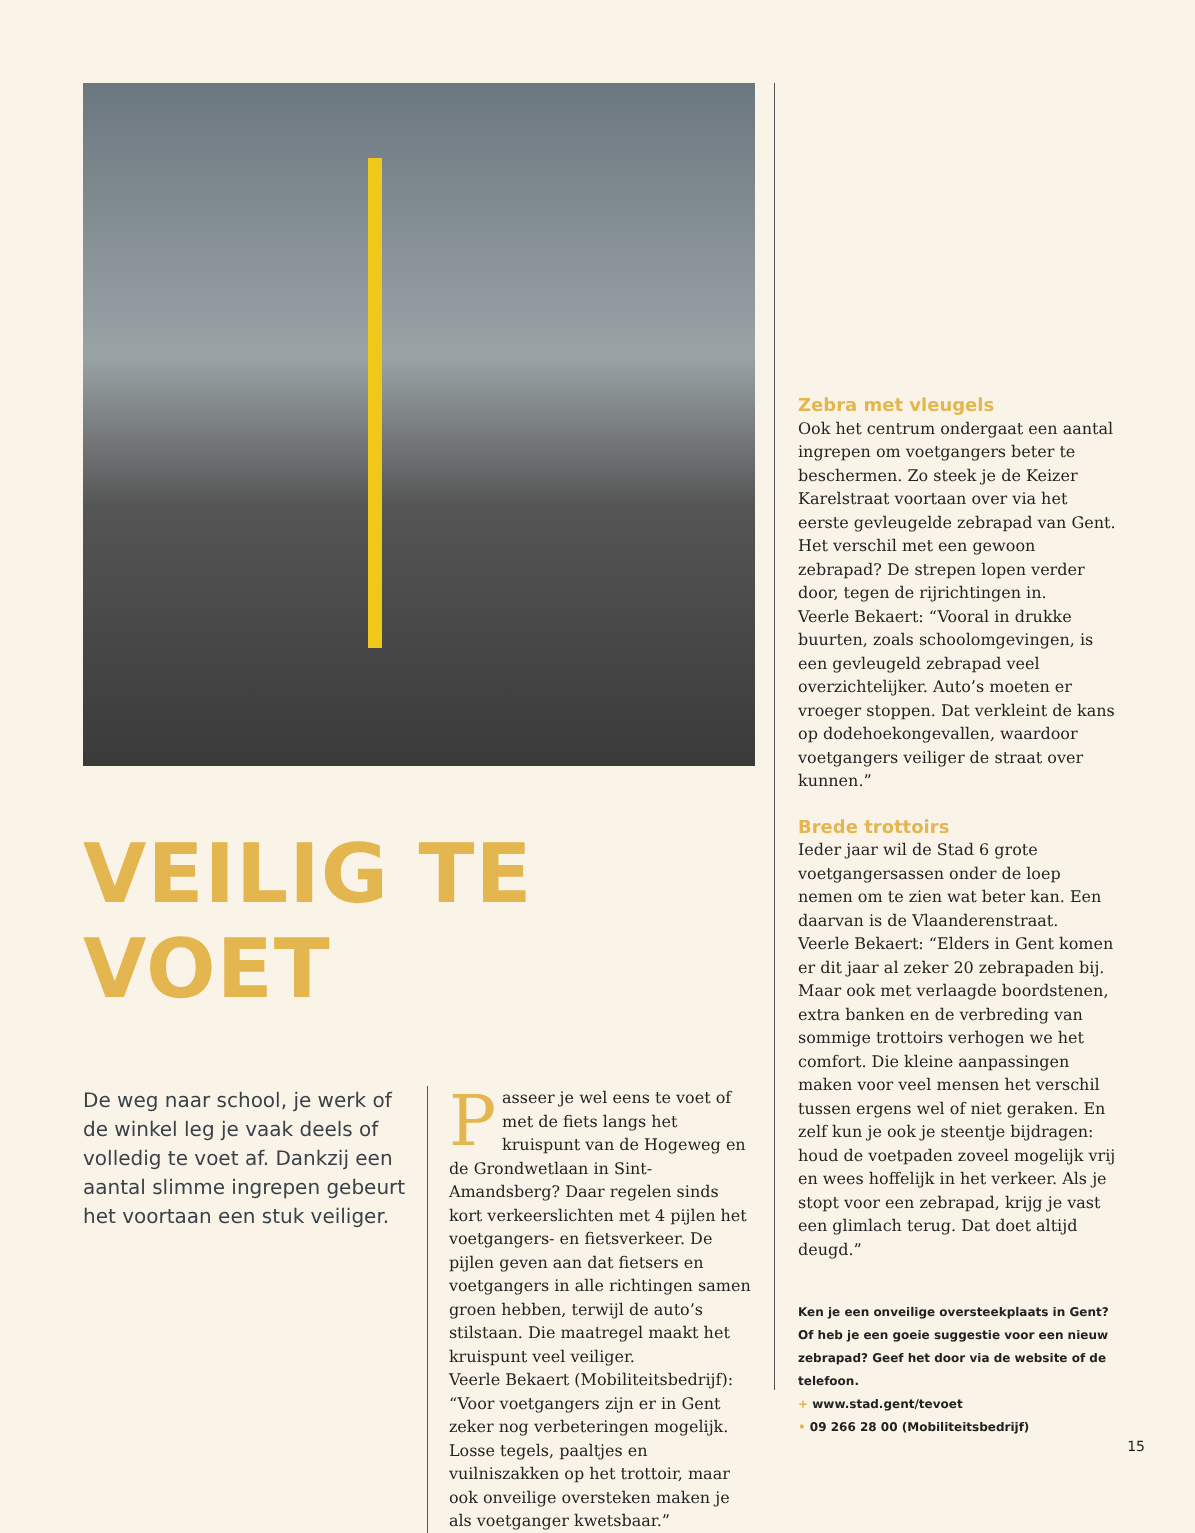VEILIG TE VOET
De weg naar school, je werk of de winkel leg je vaak deels of volledig te voet af. Dankzij een aantal slimme ingrepen gebeurt het voortaan een stuk veiliger.
Passeer je wel eens te voet of met de fiets langs het kruispunt van de Hogeweg en de Grondwetlaan in Sint-Amandsberg? Daar regelen sinds kort verkeerslichten met 4 pijlen het voetgangers- en fietsverkeer. De pijlen geven aan dat fietsers en voetgangers in alle richtingen samen groen hebben, terwijl de auto’s stilstaan. Die maatregel maakt het kruispunt veel veiliger.
Veerle Bekaert (Mobiliteitsbedrijf): “Voor voetgangers zijn er in Gent zeker nog verbeteringen mogelijk. Losse tegels, paaltjes en vuilniszakken op het trottoir, maar ook onveilige oversteken maken je als voetganger kwetsbaar.”
Zebra met vleugels
Ook het centrum ondergaat een aantal ingrepen om voetgangers beter te beschermen. Zo steek je de Keizer Karelstraat voortaan over via het eerste gevleugelde zebrapad van Gent. Het verschil met een gewoon zebrapad? De strepen lopen verder door, tegen de rijrichtingen in.
Veerle Bekaert: “Vooral in drukke buurten, zoals schoolomgevingen, is een gevleugeld zebrapad veel overzichtelijker. Auto’s moeten er vroeger stoppen. Dat verkleint de kans op dodehoekongevallen, waardoor voetgangers veiliger de straat over kunnen.”
Brede trottoirs
Ieder jaar wil de Stad 6 grote voetgangersassen onder de loep nemen om te zien wat beter kan. Een daarvan is de Vlaanderenstraat.
Veerle Bekaert: “Elders in Gent komen er dit jaar al zeker 20 zebrapaden bij. Maar ook met verlaagde boordstenen, extra banken en de verbreding van sommige trottoirs verhogen we het comfort. Die kleine aanpassingen maken voor veel mensen het verschil tussen ergens wel of niet geraken. En zelf kun je ook je steentje bijdragen: houd de voetpaden zoveel mogelijk vrij en wees hoffelijk in het verkeer. Als je stopt voor een zebrapad, krijg je vast een glimlach terug. Dat doet altijd deugd.”
Ken je een onveilige oversteekplaats in Gent? Of heb je een goeie suggestie voor een nieuw zebrapad? Geef het door via de website of de telefoon.
+ www.stad.gent/tevoet
• 09 266 28 00 (Mobiliteitsbedrijf)
15